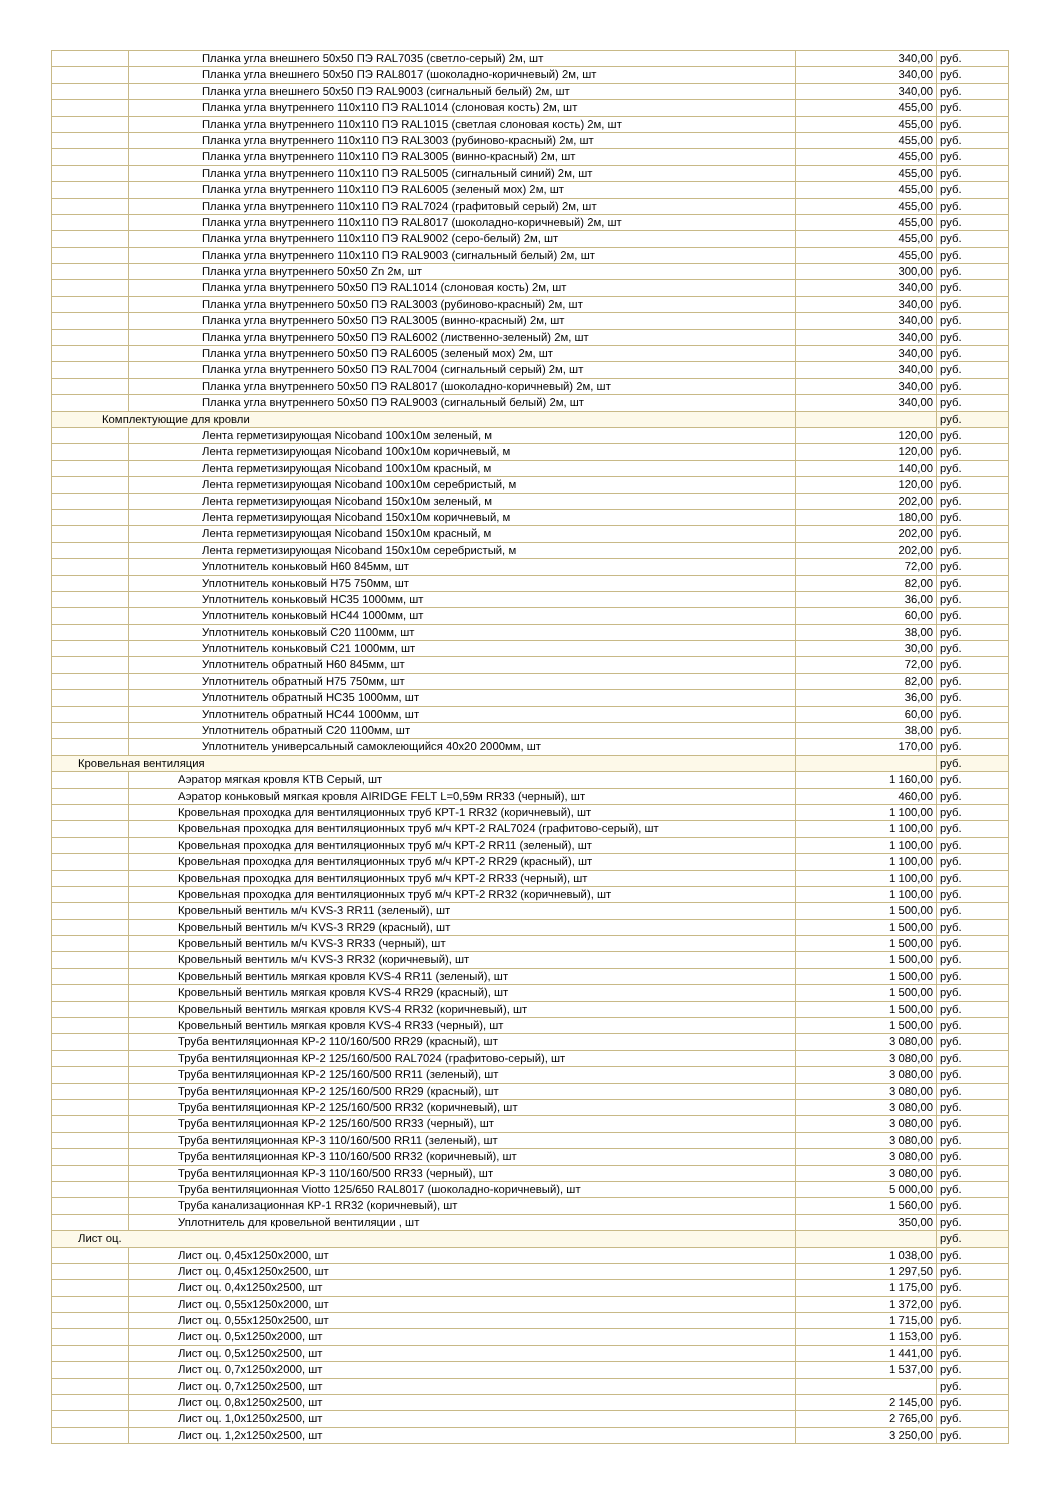| | Планка угла внешнего 50х50 ПЭ RAL7035 (светло-серый) 2м, шт | 340,00 | руб. |
| | Планка угла внешнего 50х50 ПЭ RAL8017 (шоколадно-коричневый) 2м, шт | 340,00 | руб. |
| | Планка угла внешнего 50х50 ПЭ RAL9003 (сигнальный белый) 2м, шт | 340,00 | руб. |
| | Планка угла внутреннего 110х110 ПЭ RAL1014 (слоновая кость) 2м, шт | 455,00 | руб. |
| | Планка угла внутреннего 110х110 ПЭ RAL1015 (светлая слоновая кость) 2м, шт | 455,00 | руб. |
| | Планка угла внутреннего 110х110 ПЭ RAL3003 (рубиново-красный) 2м, шт | 455,00 | руб. |
| | Планка угла внутреннего 110х110 ПЭ RAL3005 (винно-красный) 2м, шт | 455,00 | руб. |
| | Планка угла внутреннего 110х110 ПЭ RAL5005 (сигнальный синий) 2м, шт | 455,00 | руб. |
| | Планка угла внутреннего 110х110 ПЭ RAL6005 (зеленый мох) 2м, шт | 455,00 | руб. |
| | Планка угла внутреннего 110х110 ПЭ RAL7024 (графитовый серый) 2м, шт | 455,00 | руб. |
| | Планка угла внутреннего 110х110 ПЭ RAL8017 (шоколадно-коричневый) 2м, шт | 455,00 | руб. |
| | Планка угла внутреннего 110х110 ПЭ RAL9002 (серо-белый) 2м, шт | 455,00 | руб. |
| | Планка угла внутреннего 110х110 ПЭ RAL9003 (сигнальный белый) 2м, шт | 455,00 | руб. |
| | Планка угла внутреннего 50х50 Zn 2м, шт | 300,00 | руб. |
| | Планка угла внутреннего 50х50 ПЭ RAL1014 (слоновая кость) 2м, шт | 340,00 | руб. |
| | Планка угла внутреннего 50х50 ПЭ RAL3003 (рубиново-красный) 2м, шт | 340,00 | руб. |
| | Планка угла внутреннего 50х50 ПЭ RAL3005 (винно-красный) 2м, шт | 340,00 | руб. |
| | Планка угла внутреннего 50х50 ПЭ RAL6002 (лиственно-зеленый) 2м, шт | 340,00 | руб. |
| | Планка угла внутреннего 50х50 ПЭ RAL6005 (зеленый мох) 2м, шт | 340,00 | руб. |
| | Планка угла внутреннего 50х50 ПЭ RAL7004 (сигнальный серый) 2м, шт | 340,00 | руб. |
| | Планка угла внутреннего 50х50 ПЭ RAL8017 (шоколадно-коричневый) 2м, шт | 340,00 | руб. |
| | Планка угла внутреннего 50х50 ПЭ RAL9003 (сигнальный белый) 2м, шт | 340,00 | руб. |
| Комплектующие для кровли | | | руб. |
| | Лента герметизирующая Nicoband 100х10м зеленый, м | 120,00 | руб. |
| | Лента герметизирующая Nicoband 100х10м коричневый, м | 120,00 | руб. |
| | Лента герметизирующая Nicoband 100х10м красный, м | 140,00 | руб. |
| | Лента герметизирующая Nicoband 100х10м серебристый, м | 120,00 | руб. |
| | Лента герметизирующая Nicoband 150х10м зеленый, м | 202,00 | руб. |
| | Лента герметизирующая Nicoband 150х10м коричневый, м | 180,00 | руб. |
| | Лента герметизирующая Nicoband 150х10м красный, м | 202,00 | руб. |
| | Лента герметизирующая Nicoband 150х10м серебристый, м | 202,00 | руб. |
| | Уплотнитель коньковый Н60 845мм, шт | 72,00 | руб. |
| | Уплотнитель коньковый Н75 750мм, шт | 82,00 | руб. |
| | Уплотнитель коньковый НС35 1000мм, шт | 36,00 | руб. |
| | Уплотнитель коньковый НС44 1000мм, шт | 60,00 | руб. |
| | Уплотнитель коньковый С20 1100мм, шт | 38,00 | руб. |
| | Уплотнитель коньковый С21 1000мм, шт | 30,00 | руб. |
| | Уплотнитель обратный Н60 845мм, шт | 72,00 | руб. |
| | Уплотнитель обратный Н75 750мм, шт | 82,00 | руб. |
| | Уплотнитель обратный НС35 1000мм, шт | 36,00 | руб. |
| | Уплотнитель обратный НС44 1000мм, шт | 60,00 | руб. |
| | Уплотнитель обратный С20 1100мм, шт | 38,00 | руб. |
| | Уплотнитель универсальный самоклеющийся 40х20 2000мм, шт | 170,00 | руб. |
| Кровельная вентиляция | | | руб. |
| | Аэратор мягкая кровля КТВ Серый, шт | 1 160,00 | руб. |
| | Аэратор коньковый мягкая кровля AIRIDGE FELT L=0,59м RR33 (черный), шт | 460,00 | руб. |
| | Кровельная проходка для вентиляционных труб КРТ-1 RR32 (коричневый), шт | 1 100,00 | руб. |
| | Кровельная проходка для вентиляционных труб м/ч КРТ-2 RAL7024 (графитово-серый), шт | 1 100,00 | руб. |
| | Кровельная проходка для вентиляционных труб м/ч КРТ-2 RR11 (зеленый), шт | 1 100,00 | руб. |
| | Кровельная проходка для вентиляционных труб м/ч КРТ-2 RR29 (красный), шт | 1 100,00 | руб. |
| | Кровельная проходка для вентиляционных труб м/ч КРТ-2 RR33 (черный), шт | 1 100,00 | руб. |
| | Кровельная проходка для вентиляционных труб м/ч КРТ-2 RR32 (коричневый), шт | 1 100,00 | руб. |
| | Кровельный вентиль м/ч KVS-3 RR11 (зеленый), шт | 1 500,00 | руб. |
| | Кровельный вентиль м/ч KVS-3 RR29 (красный), шт | 1 500,00 | руб. |
| | Кровельный вентиль м/ч KVS-3 RR33 (черный), шт | 1 500,00 | руб. |
| | Кровельный вентиль м/ч KVS-3 RR32 (коричневый), шт | 1 500,00 | руб. |
| | Кровельный вентиль мягкая кровля KVS-4 RR11 (зеленый), шт | 1 500,00 | руб. |
| | Кровельный вентиль мягкая кровля KVS-4 RR29 (красный), шт | 1 500,00 | руб. |
| | Кровельный вентиль мягкая кровля KVS-4 RR32 (коричневый), шт | 1 500,00 | руб. |
| | Кровельный вентиль мягкая кровля KVS-4 RR33 (черный), шт | 1 500,00 | руб. |
| | Труба вентиляционная КР-2 110/160/500 RR29 (красный), шт | 3 080,00 | руб. |
| | Труба вентиляционная КР-2 125/160/500 RAL7024 (графитово-серый), шт | 3 080,00 | руб. |
| | Труба вентиляционная КР-2 125/160/500 RR11 (зеленый), шт | 3 080,00 | руб. |
| | Труба вентиляционная КР-2 125/160/500 RR29 (красный), шт | 3 080,00 | руб. |
| | Труба вентиляционная КР-2 125/160/500 RR32 (коричневый), шт | 3 080,00 | руб. |
| | Труба вентиляционная КР-2 125/160/500 RR33 (черный), шт | 3 080,00 | руб. |
| | Труба вентиляционная КР-3 110/160/500 RR11 (зеленый), шт | 3 080,00 | руб. |
| | Труба вентиляционная КР-3 110/160/500 RR32 (коричневый), шт | 3 080,00 | руб. |
| | Труба вентиляционная КР-3 110/160/500 RR33 (черный), шт | 3 080,00 | руб. |
| | Труба вентиляционная Viotto 125/650 RAL8017 (шоколадно-коричневый), шт | 5 000,00 | руб. |
| | Труба канализационная КР-1 RR32 (коричневый), шт | 1 560,00 | руб. |
| | Уплотнитель для кровельной вентиляции , шт | 350,00 | руб. |
| Лист оц. | | | руб. |
| | Лист оц. 0,45х1250х2000, шт | 1 038,00 | руб. |
| | Лист оц. 0,45х1250х2500, шт | 1 297,50 | руб. |
| | Лист оц. 0,4х1250х2500, шт | 1 175,00 | руб. |
| | Лист оц. 0,55х1250х2000, шт | 1 372,00 | руб. |
| | Лист оц. 0,55х1250х2500, шт | 1 715,00 | руб. |
| | Лист оц. 0,5х1250х2000, шт | 1 153,00 | руб. |
| | Лист оц. 0,5х1250х2500, шт | 1 441,00 | руб. |
| | Лист оц. 0,7х1250х2000, шт | 1 537,00 | руб. |
| | Лист оц. 0,7х1250х2500, шт | | руб. |
| | Лист оц. 0,8х1250х2500, шт | 2 145,00 | руб. |
| | Лист оц. 1,0х1250х2500, шт | 2 765,00 | руб. |
| | Лист оц. 1,2х1250х2500, шт | 3 250,00 | руб. |